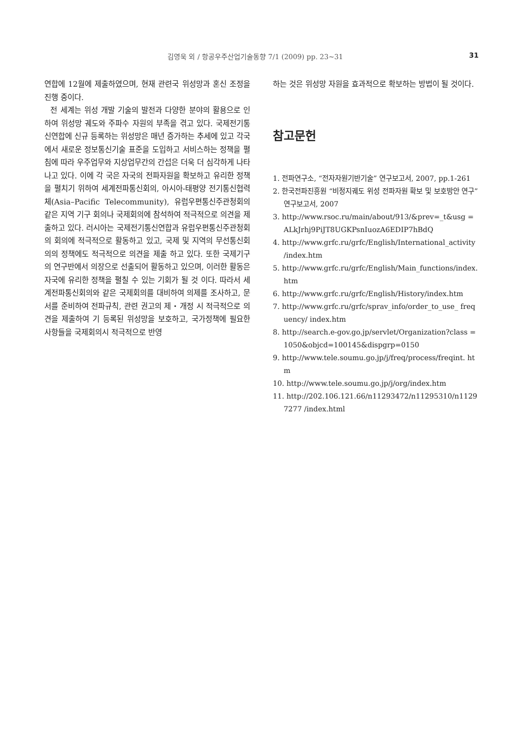김영욱 외 / 항공우주산업기술동향 7/1 (2009) pp. 23~31 31
연합에 12월에 제출하였으며, 현재 관련국 위성망과 혼신 조정을 진행 중이다.
전 세계는 위성 개발 기술의 발전과 다양한 분야의 활용으로 인하여 위성망 궤도와 주파수 자원의 부족을 겪고 있다. 국제전기통신연합에 신규 등록하는 위성망은 매년 증가하는 추세에 있고 각국에서 새로운 정보통신기술 표준을 도입하고 서비스하는 정책을 펼침에 따라 우주업무와 지상업무간의 간섭은 더욱 더 심각하게 나타나고 있다. 이에 각 국은 자국의 전파자원을 확보하고 유리한 정책을 펼치기 위하여 세계전파통신회의, 아시아-태평양 전기통신협력체(Asia–Pacific Telecommunity), 유럽우편통신주관청회의 같은 지역 기구 회의나 국제회의에 참석하여 적극적으로 의견을 제출하고 있다. 러시아는 국제전기통신연합과 유럽우편통신주관청회의 회의에 적극적으로 활동하고 있고, 국제 및 지역의 무선통신회의의 정책에도 적극적으로 의견을 제출 하고 있다. 또한 국제기구의 연구반에서 의장으로 선출되어 활동하고 있으며, 이러한 활동은 자국에 유리한 정책을 펼칠 수 있는 기회가 될 것 이다. 따라서 세계전파통신회의와 같은 국제회의를 대비하여 의제를 조사하고, 문서를 준비하여 전파규칙, 관련 권고의 제・개정 시 적극적으로 의견을 제출하여 기 등록된 위성망을 보호하고, 국가정책에 필요한 사항들을 국제회의시 적극적으로 반영
하는 것은 위성망 자원을 효과적으로 확보하는 방법이 될 것이다.
참고문헌
1. 전파연구소, “전자자원기반기술” 연구보고서, 2007, pp.1-261
2. 한국전파진흥원 “비정지궤도 위성 전파자원 확보 및 보호방안 연구” 연구보고서, 2007
3. http://www.rsoc.ru/main/about/913/&prev=_t&usg =ALkJrhj9PiJT8UGKPsnIuozA6EDIP7hBdQ
4. http://www.grfc.ru/grfc/English/International_activity /index.htm
5. http://www.grfc.ru/grfc/English/Main_functions/index. htm
6. http://www.grfc.ru/grfc/English/History/index.htm
7. http://www.grfc.ru/grfc/sprav_info/order_to_use_ frequency/ index.htm
8. http://search.e-gov.go.jp/servlet/Organization?class =1050&objcd=100145&dispgrp=0150
9. http://www.tele.soumu.go.jp/j/freq/process/freqint. htm
10. http://www.tele.soumu.go.jp/j/org/index.htm
11. http://202.106.121.66/n11293472/n11295310/n11297277 /index.html